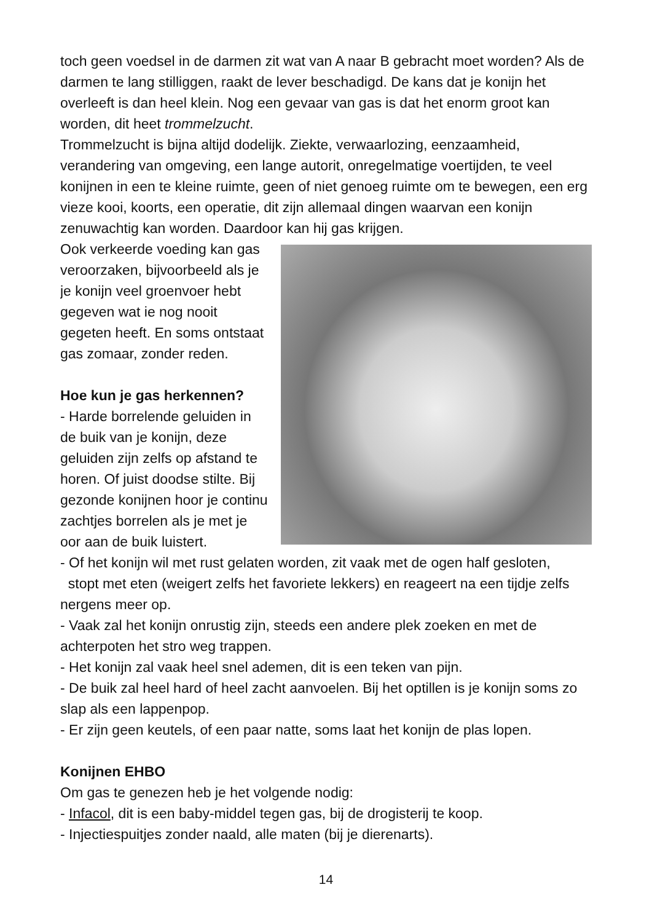toch geen voedsel in de darmen zit wat van A naar B gebracht moet worden? Als de darmen te lang stilliggen, raakt de lever beschadigd. De kans dat je konijn het overleeft is dan heel klein. Nog een gevaar van gas is dat het enorm groot kan worden, dit heet trommelzucht.
Trommelzucht is bijna altijd dodelijk. Ziekte, verwaarlozing, eenzaamheid, verandering van omgeving, een lange autorit, onregelmatige voertijden, te veel konijnen in een te kleine ruimte, geen of niet genoeg ruimte om te bewegen, een erg vieze kooi, koorts, een operatie, dit zijn allemaal dingen waarvan een konijn zenuwachtig kan worden. Daardoor kan hij gas krijgen.
Ook verkeerde voeding kan gas veroorzaken, bijvoorbeeld als je je konijn veel groenvoer hebt gegeven wat ie nog nooit gegeten heeft. En soms ontstaat gas zomaar, zonder reden.
Hoe kun je gas herkennen?
- Harde borrelende geluiden in de buik van je konijn, deze geluiden zijn zelfs op afstand te horen. Of juist doodse stilte. Bij gezonde konijnen hoor je continu zachtjes borrelen als je met je oor aan de buik luistert.
- Of het konijn wil met rust gelaten worden, zit vaak met de ogen half gesloten,
stopt met eten (weigert zelfs het favoriete lekkers) en reageert na een tijdje zelfs nergens meer op.
- Vaak zal het konijn onrustig zijn, steeds een andere plek zoeken en met de achterpoten het stro weg trappen.
- Het konijn zal vaak heel snel ademen, dit is een teken van pijn.
- De buik zal heel hard of heel zacht aanvoelen. Bij het optillen is je konijn soms zo slap als een lappenpop.
- Er zijn geen keutels, of een paar natte, soms laat het konijn de plas lopen.
Konijnen EHBO
Om gas te genezen heb je het volgende nodig:
- Infacol, dit is een baby-middel tegen gas, bij de drogisterij te koop.
- Injectiespuitjes zonder naald, alle maten (bij je dierenarts).
14